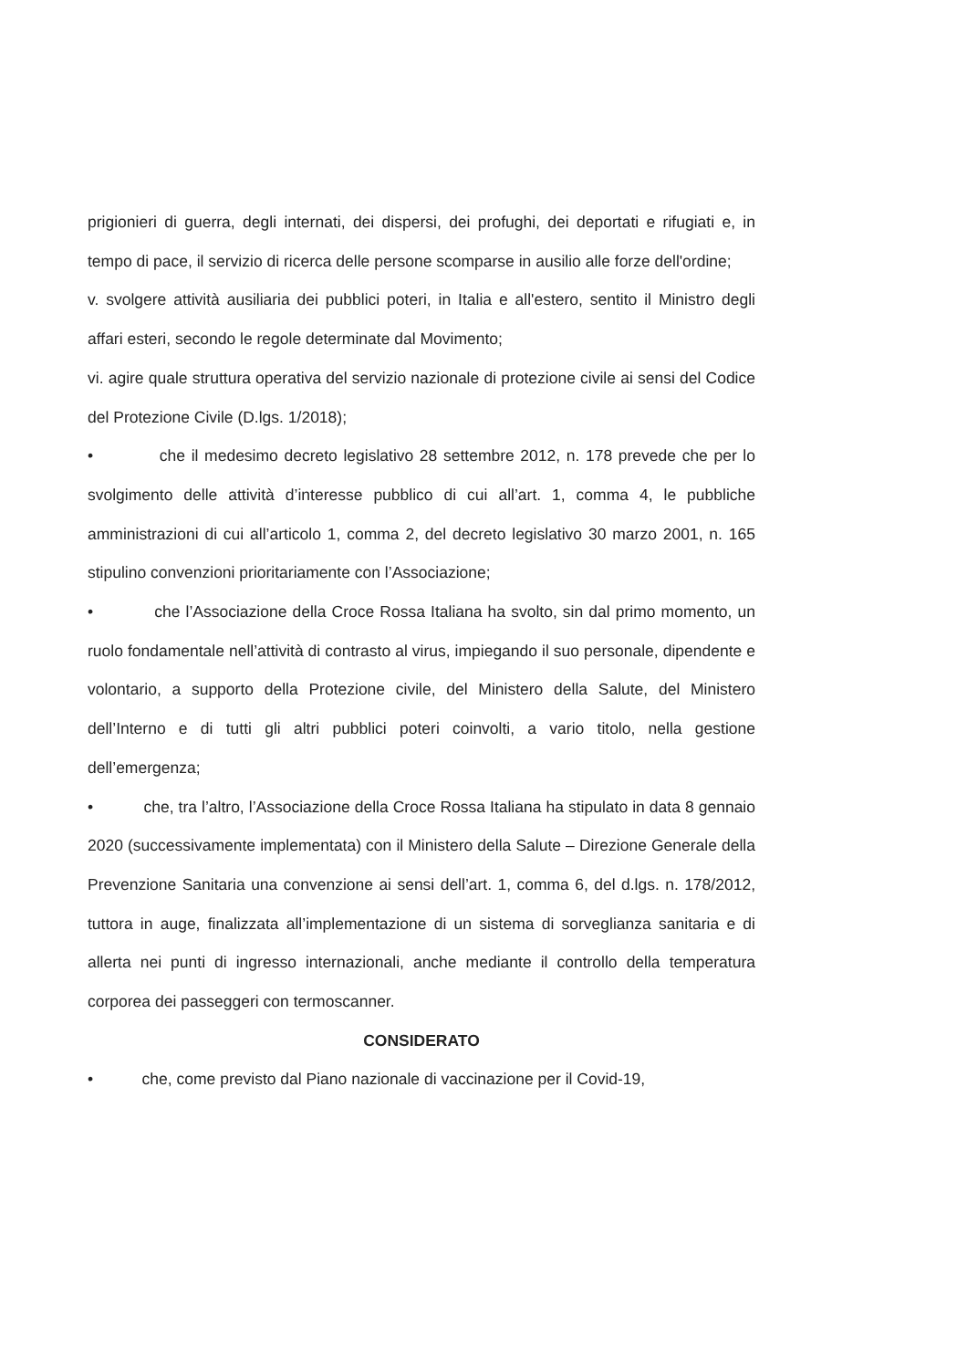prigionieri di guerra, degli internati, dei dispersi, dei profughi, dei deportati e rifugiati e, in tempo di pace, il servizio di ricerca delle persone scomparse in ausilio alle forze dell'ordine;
v. svolgere attività ausiliaria dei pubblici poteri, in Italia e all'estero, sentito il Ministro degli affari esteri, secondo le regole determinate dal Movimento;
vi. agire quale struttura operativa del servizio nazionale di protezione civile ai sensi del Codice del Protezione Civile (D.lgs. 1/2018);
• che il medesimo decreto legislativo 28 settembre 2012, n. 178 prevede che per lo svolgimento delle attività d’interesse pubblico di cui all’art. 1, comma 4, le pubbliche amministrazioni di cui all’articolo 1, comma 2, del decreto legislativo 30 marzo 2001, n. 165 stipulino convenzioni prioritariamente con l’Associazione;
• che l’Associazione della Croce Rossa Italiana ha svolto, sin dal primo momento, un ruolo fondamentale nell’attività di contrasto al virus, impiegando il suo personale, dipendente e volontario, a supporto della Protezione civile, del Ministero della Salute, del Ministero dell’Interno e di tutti gli altri pubblici poteri coinvolti, a vario titolo, nella gestione dell’emergenza;
• che, tra l’altro, l’Associazione della Croce Rossa Italiana ha stipulato in data 8 gennaio 2020 (successivamente implementata) con il Ministero della Salute – Direzione Generale della Prevenzione Sanitaria una convenzione ai sensi dell’art. 1, comma 6, del d.lgs. n. 178/2012, tuttora in auge, finalizzata all’implementazione di un sistema di sorveglianza sanitaria e di allerta nei punti di ingresso internazionali, anche mediante il controllo della temperatura corporea dei passeggeri con termoscanner.
CONSIDERATO
• che, come previsto dal Piano nazionale di vaccinazione per il Covid-19,